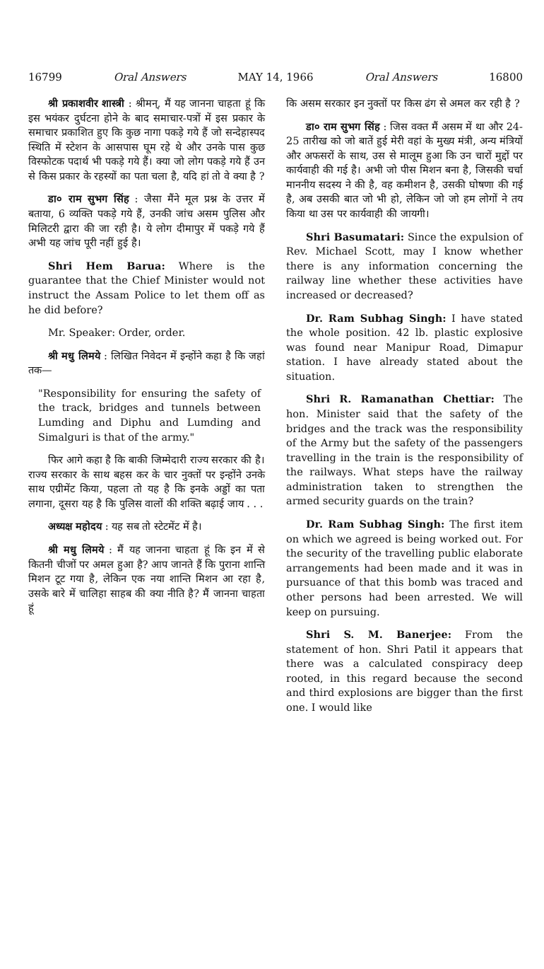16799 Oral Answers MAY 14, 1966 Oral Answers 16800
श्री प्रकाशवीर शास्त्री : श्रीमन्, मैं यह जानना चाहता हूं कि इस भयंकर दुर्घटना होने के बाद समाचार-पत्रों में इस प्रकार के समाचार प्रकाशित हुए कि कुछ नागा पकड़े गये हैं जो सन्देहास्पद स्थिति में स्टेशन के आसपास घूम रहे थे और उनके पास कुछ विस्फोटक पदार्थ भी पकड़े गये हैं। क्या जो लोग पकड़े गये हैं उन से किस प्रकार के रहस्यों का पता चला है, यदि हां तो वे क्या है ?
डा० राम सुभग सिंह : जैसा मैंने मूल प्रश्न के उत्तर में बताया, 6 व्यक्ति पकड़े गये हैं, उनकी जांच असम पुलिस और मिलिटरी द्वारा की जा रही है। ये लोग दीमापुर में पकड़े गये हैं अभी यह जांच पूरी नहीं हुई है।
Shri Hem Barua: Where is the guarantee that the Chief Minister would not instruct the Assam Police to let them off as he did before?
Mr. Speaker: Order, order.
श्री मधु लिमये : लिखित निवेदन में इन्होंने कहा है कि जहां तक—
"Responsibility for ensuring the safety of the track, bridges and tunnels between Lumding and Diphu and Lumding and Simalguri is that of the army."
फिर आगे कहा है कि बाकी जिम्मेदारी राज्य सरकार की है। राज्य सरकार के साथ बहस कर के चार नुक्तों पर इन्होंने उनके साथ एग्रीमेंट किया, पहला तो यह है कि इनके अड्डों का पता लगाना, दूसरा यह है कि पुलिस वालों की शक्ति बढ़ाई जाय . . .
अध्यक्ष महोदय : यह सब तो स्टेटमेंट में है।
श्री मधु लिमये : मैं यह जानना चाहता हूं कि इन में से कितनी चीजों पर अमल हुआ है? आप जानते हैं कि पुराना शान्ति मिशन टूट गया है, लेकिन एक नया शान्ति मिशन आ रहा है, उसके बारे में चालिहा साहब की क्या नीति है? मैं जानना चाहता हूं
कि असम सरकार इन नुक्तों पर किस ढंग से अमल कर रही है ?
डा० राम सुभग सिंह : जिस वक्त मैं असम में था और 24-25 तारीख को जो बातें हुई मेरी वहां के मुख्य मंत्री, अन्य मंत्रियों और अफसरों के साथ, उस से मालूम हुआ कि उन चारों मुद्दों पर कार्यवाही की गई है। अभी जो पीस मिशन बना है, जिसकी चर्चा माननीय सदस्य ने की है, वह कमीशन है, उसकी घोषणा की गई है, अब उसकी बात जो भी हो, लेकिन जो जो हम लोगों ने तय किया था उस पर कार्यवाही की जायगी।
Shri Basumatari: Since the expulsion of Rev. Michael Scott, may I know whether there is any information concerning the railway line whether these activities have increased or decreased?
Dr. Ram Subhag Singh: I have stated the whole position. 42 lb. plastic explosive was found near Manipur Road, Dimapur station. I have already stated about the situation.
Shri R. Ramanathan Chettiar: The hon. Minister said that the safety of the bridges and the track was the responsibility of the Army but the safety of the passengers travelling in the train is the responsibility of the railways. What steps have the railway administration taken to strengthen the armed security guards on the train?
Dr. Ram Subhag Singh: The first item on which we agreed is being worked out. For the security of the travelling public elaborate arrangements had been made and it was in pursuance of that this bomb was traced and other persons had been arrested. We will keep on pursuing.
Shri S. M. Banerjee: From the statement of hon. Shri Patil it appears that there was a calculated conspiracy deep rooted, in this regard because the second and third explosions are bigger than the first one. I would like